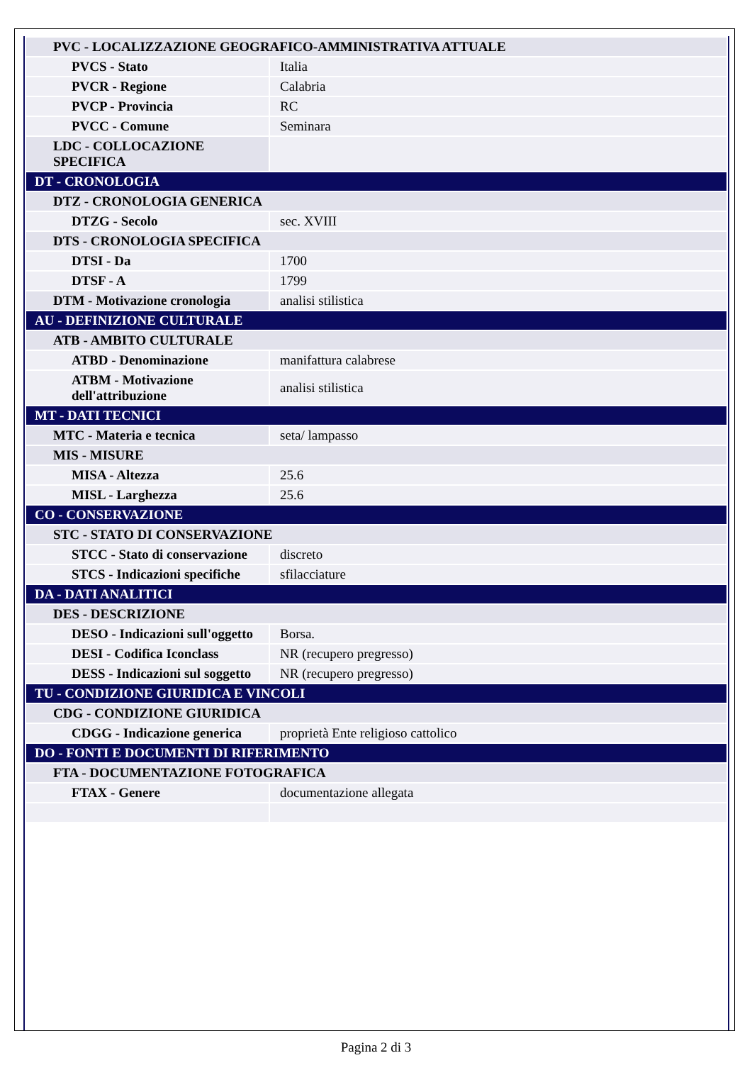| PVC - LOCALIZZAZIONE GEOGRAFICO-AMMINISTRATIVA ATTUALE | |
| PVCS - Stato | Italia |
| PVCR - Regione | Calabria |
| PVCP - Provincia | RC |
| PVCC - Comune | Seminara |
| LDC - COLLOCAZIONE SPECIFICA | |
| DT - CRONOLOGIA | |
| DTZ - CRONOLOGIA GENERICA | |
| DTZG - Secolo | sec. XVIII |
| DTS - CRONOLOGIA SPECIFICA | |
| DTSI - Da | 1700 |
| DTSF - A | 1799 |
| DTM - Motivazione cronologia | analisi stilistica |
| AU - DEFINIZIONE CULTURALE | |
| ATB - AMBITO CULTURALE | |
| ATBD - Denominazione | manifattura calabrese |
| ATBM - Motivazione dell'attribuzione | analisi stilistica |
| MT - DATI TECNICI | |
| MTC - Materia e tecnica | seta/ lampasso |
| MIS - MISURE | |
| MISA - Altezza | 25.6 |
| MISL - Larghezza | 25.6 |
| CO - CONSERVAZIONE | |
| STC - STATO DI CONSERVAZIONE | |
| STCC - Stato di conservazione | discreto |
| STCS - Indicazioni specifiche | sfilacciature |
| DA - DATI ANALITICI | |
| DES - DESCRIZIONE | |
| DESO - Indicazioni sull'oggetto | Borsa. |
| DESI - Codifica Iconclass | NR (recupero pregresso) |
| DESS - Indicazioni sul soggetto | NR (recupero pregresso) |
| TU - CONDIZIONE GIURIDICA E VINCOLI | |
| CDG - CONDIZIONE GIURIDICA | |
| CDGG - Indicazione generica | proprietà Ente religioso cattolico |
| DO - FONTI E DOCUMENTI DI RIFERIMENTO | |
| FTA - DOCUMENTAZIONE FOTOGRAFICA | |
| FTAX - Genere | documentazione allegata |
Pagina 2 di 3